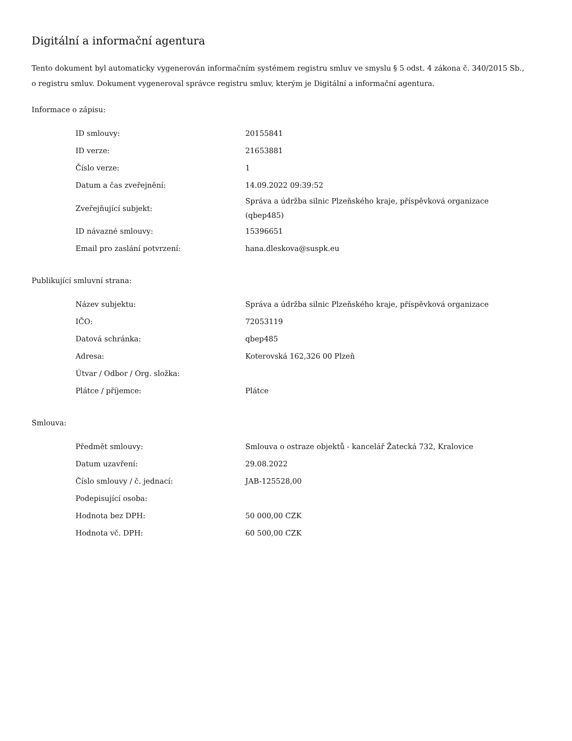Digitální a informační agentura
Tento dokument byl automaticky vygenerován informačním systémem registru smluv ve smyslu § 5 odst. 4 zákona č. 340/2015 Sb., o registru smluv. Dokument vygeneroval správce registru smluv, kterým je Digitální a informační agentura.
Informace o zápisu:
| ID smlouvy: | 20155841 |
| ID verze: | 21653881 |
| Číslo verze: | 1 |
| Datum a čas zveřejnění: | 14.09.2022 09:39:52 |
| Zveřejňující subjekt: | Správa a údržba silnic Plzeňského kraje, příspěvková organizace (qbep485) |
| ID návazné smlouvy: | 15396651 |
| Email pro zaslání potvrzení: | hana.dleskova@suspk.eu |
Publikující smluvní strana:
| Název subjektu: | Správa a údržba silnic Plzeňského kraje, příspěvková organizace |
| IČO: | 72053119 |
| Datová schránka: | qbep485 |
| Adresa: | Koterovská 162,326 00 Plzeň |
| Útvar / Odbor / Org. složka: | |
| Plátce / příjemce: | Plátce |
Smlouva:
| Předmět smlouvy: | Smlouva o ostraze objektů - kancelář Žatecká 732, Kralovice |
| Datum uzavření: | 29.08.2022 |
| Číslo smlouvy / č. jednací: | JAB-125528,00 |
| Podepisující osoba: | |
| Hodnota bez DPH: | 50 000,00 CZK |
| Hodnota vč. DPH: | 60 500,00 CZK |